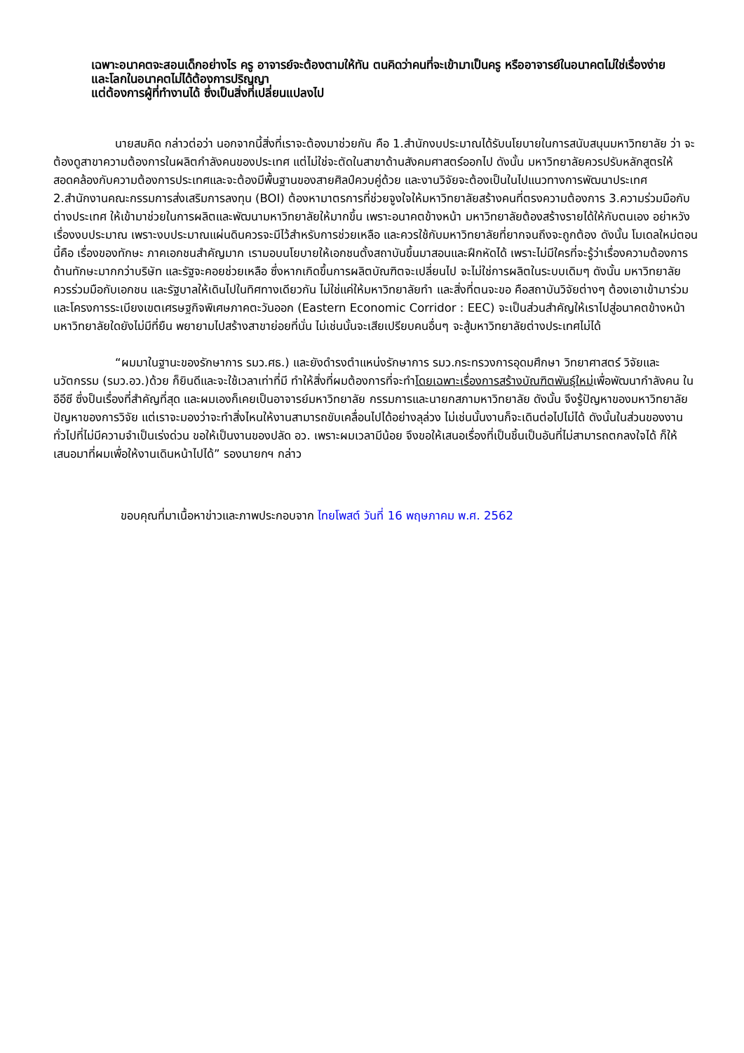เฉพาะอนาคตจะสอนเด็กอย่างไร ครู อาจารย์จะต้องตามให้ทัน ตนคิดว่าคนที่จะเข้ามาเป็นครู หรืออาจารย์ในอนาคตไม่ใช่เรื่องง่าย และโลกในอนาคตไม่ได้ต้องการปริญญา
แต่ต้องการผู้ที่ทำงานได้ ซึ่งเป็นสิ่งที่เปลี่ยนแปลงไป
นายสมคิด กล่าวต่อว่า นอกจากนี้สิ่งที่เราจะต้องมาช่วยกัน คือ 1.สำนักงบประมาณได้รับนโยบายในการสนับสนุนมหาวิทยาลัย ว่า จะต้องดูสาขาความต้องการในผลิตกำลังคนของประเทศ แต่ไม่ใช่จะตัดในสาขาด้านสังคมศาสตร์ออกไป ดังนั้น มหาวิทยาลัยควรปรับหลักสูตรให้สอดคล้องกับความต้องการประเทศและจะต้องมีพื้นฐานของสายศิลป์ควบคู่ด้วย และงานวิจัยจะต้องเป็นในไปแนวทางการพัฒนาประเทศ 2.สำนักงานคณะกรรมการส่งเสริมการลงทุน (BOI) ต้องหามาตรการที่ช่วยจูงใจให้มหาวิทยาลัยสร้างคนที่ตรงความต้องการ 3.ความร่วมมือกับต่างประเทศ ให้เข้ามาช่วยในการผลิตและพัฒนามหาวิทยาลัยให้มากขึ้น เพราะอนาคตข้างหน้า มหาวิทยาลัยต้องสร้างรายได้ให้กับตนเอง อย่าหวังเรื่องงบประมาณ เพราะงบประมาณแผ่นดินควรจะมีไว้สำหรับการช่วยเหลือ และควรใช้กับมหาวิทยาลัยที่ยากจนถึงจะถูกต้อง ดังนั้น โมเดลใหม่ตอนนี้คือ เรื่องของทักษะ ภาคเอกชนสำคัญมาก เรามอบนโยบายให้เอกชนตั้งสถาบันขึ้นมาสอนและฝึกหัดได้ เพราะไม่มีใครที่จะรู้ว่าเรื่องความต้องการด้านทักษะมากกว่าบริษัท และรัฐจะคอยช่วยเหลือ ซึ่งหากเกิดขึ้นการผลิตบัณฑิตจะเปลี่ยนไป จะไม่ใช่การผลิตในระบบเดิมๆ ดังนั้น มหาวิทยาลัยควรร่วมมือกับเอกชน และรัฐบาลให้เดินไปในทิศทางเดียวกัน ไม่ใช่แค่ให้มหาวิทยาลัยทำ และสิ่งที่ตนจะขอ คือสถาบันวิจัยต่างๆ ต้องเอาเข้ามาร่วม และโครงการระเบียงเขตเศรษฐกิจพิเศษภาคตะวันออก (Eastern Economic Corridor : EEC) จะเป็นส่วนสำคัญให้เราไปสู่อนาคตข้างหน้า มหาวิทยาลัยใดยังไม่มีที่ยืน พยายามไปสร้างสาขาย่อยที่นั่น ไม่เช่นนั้นจะเสียเปรียบคนอื่นๆ จะสู้มหาวิทยาลัยต่างประเทศไม่ได้
“ผมมาในฐานะของรักษาการ รมว.ศธ.) และยังดำรงตำแหน่งรักษาการ รมว.กระทรวงการอุดมศึกษา วิทยาศาสตร์ วิจัยและนวัตกรรม (รมว.อว.)ด้วย ก็ยินดีและจะใช้เวลาเท่าที่มี ทำให้สิ่งที่ผมต้องการที่จะทำโดยเฉพาะเรื่องการสร้างบัณฑิตพันธุ์ใหม่เพื่อพัฒนากำลังคน ในอีอีซี ซึ่งป็นเรื่องที่สำคัญที่สุด และผมเองก็เคยเป็นอาจารย์มหาวิทยาลัย กรรมการและนายกสภามหาวิทยาลัย ดังนั้น จึงรู้ปัญหาของมหาวิทยาลัย ปัญหาของการวิจัย แต่เราจะมองว่าจะทำสิ่งไหนให้งานสามารถขับเคลื่อนไปได้อย่างลุล่วง ไม่เช่นนั้นงานก็จะเดินต่อไปไม่ได้ ดังนั้นในส่วนของงานทั่วไปที่ไม่มีความจำเป็นเร่งด่วน ขอให้เป็นงานของปลัด อว. เพราะผมเวลามีน้อย จึงขอให้เสนอเรื่องที่เป็นชิ้นเป็นอันที่ไม่สามารถตกลงใจได้ ก็ให้เสนอมาที่ผมเพื่อให้งานเดินหน้าไปได้” รองนายกฯ กล่าว
ขอบคุณที่มาเนื้อหาข่าวและภาพประกอบจาก ไทยโพสต์ วันที่ 16 พฤษภาคม พ.ศ. 2562